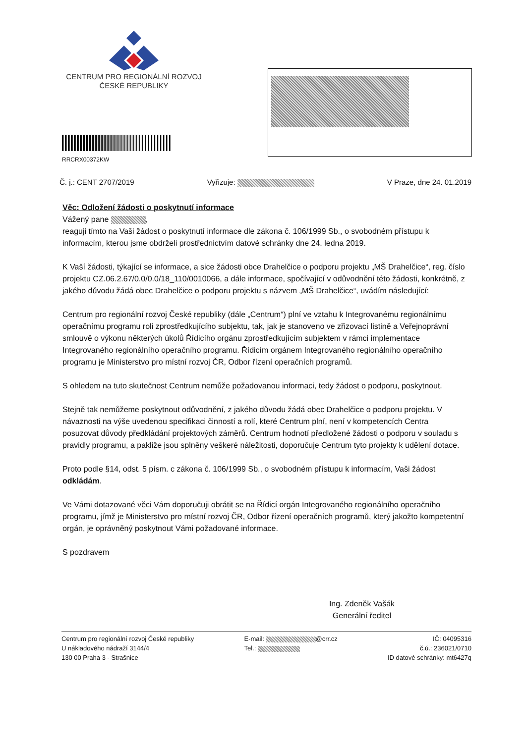CENTRUM PRO REGIONÁLNÍ ROZVOJ
ČESKÉ REPUBLIKY
RRCRX00372KW
Č. j.: CENT 2707/2019 Vyřizuje: V Praze, dne 24. 01.2019
Věc: Odložení žádosti o poskytnutí informace
Vážený pane ,
reaguji tímto na Vaši žádost o poskytnutí informace dle zákona č. 106/1999 Sb., o svobodném přístupu k informacím, kterou jsme obdrželi prostřednictvím datové schránky dne 24. ledna 2019.
K Vaší žádosti, týkající se informace, a sice žádosti obce Drahelčice o podporu projektu „MŠ Drahelčice“, reg. číslo projektu CZ.06.2.67/0.0/0.0/18_110/0010066, a dále informace, spočívající v odůvodnění této žádosti, konkrétně, z jakého důvodu žádá obec Drahelčice o podporu projektu s názvem „MŠ Drahelčice“, uvádím následující:
Centrum pro regionální rozvoj České republiky (dále „Centrum“) plní ve vztahu k Integrovanému regionálnímu operačnímu programu roli zprostředkujícího subjektu, tak, jak je stanoveno ve zřizovací listině a Veřejnoprávní smlouvě o výkonu některých úkolů Řídicího orgánu zprostředkujícím subjektem v rámci implementace Integrovaného regionálního operačního programu. Řídicím orgánem Integrovaného regionálního operačního programu je Ministerstvo pro místní rozvoj ČR, Odbor řízení operačních programů.
S ohledem na tuto skutečnost Centrum nemůže požadovanou informaci, tedy žádost o podporu, poskytnout.
Stejně tak nemůžeme poskytnout odůvodnění, z jakého důvodu žádá obec Drahelčice o podporu projektu. V návaznosti na výše uvedenou specifikaci činností a rolí, které Centrum plní, není v kompetencích Centra posuzovat důvody předkládání projektových záměrů. Centrum hodnotí předložené žádosti o podporu v souladu s pravidly programu, a pakliže jsou splněny veškeré náležitosti, doporučuje Centrum tyto projekty k udělení dotace.
Proto podle §14, odst. 5 písm. c zákona č. 106/1999 Sb., o svobodném přístupu k informacím, Vaši žádost odkládám.
Ve Vámi dotazované věci Vám doporučuji obrátit se na Řídicí orgán Integrovaného regionálního operačního programu, jímž je Ministerstvo pro místní rozvoj ČR, Odbor řízení operačních programů, který jakožto kompetentní orgán, je oprávněný poskytnout Vámi požadované informace.
S pozdravem
Ing. Zdeněk Vašák
Generální ředitel
Centrum pro regionální rozvoj České republiky
U nákladového nádraží 3144/4
130 00 Praha 3 - Strašnice
E-mail: @crr.cz
Tel.:
IČ: 04095316
č.ú.: 236021/0710
ID datové schránky: mt6427q